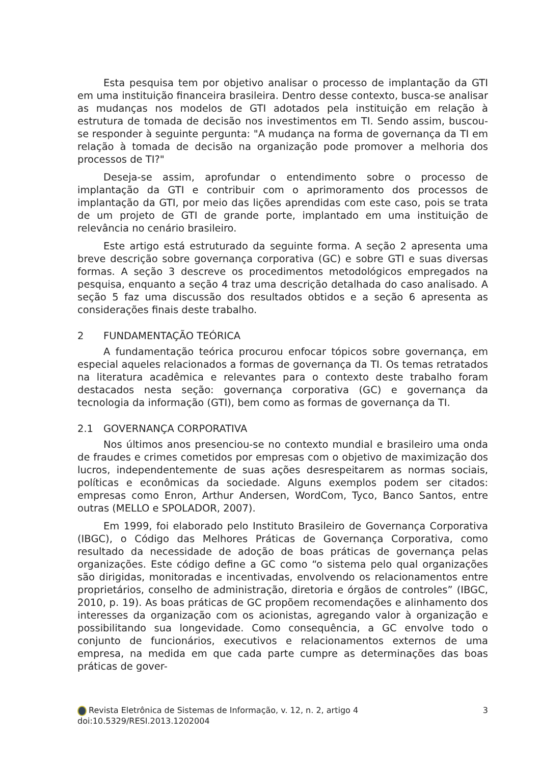Esta pesquisa tem por objetivo analisar o processo de implantação da GTI em uma instituição financeira brasileira. Dentro desse contexto, busca-se analisar as mudanças nos modelos de GTI adotados pela instituição em relação à estrutura de tomada de decisão nos investimentos em TI. Sendo assim, buscou-se responder à seguinte pergunta: "A mudança na forma de governança da TI em relação à tomada de decisão na organização pode promover a melhoria dos processos de TI?"
Deseja-se assim, aprofundar o entendimento sobre o processo de implantação da GTI e contribuir com o aprimoramento dos processos de implantação da GTI, por meio das lições aprendidas com este caso, pois se trata de um projeto de GTI de grande porte, implantado em uma instituição de relevância no cenário brasileiro.
Este artigo está estruturado da seguinte forma. A seção 2 apresenta uma breve descrição sobre governança corporativa (GC) e sobre GTI e suas diversas formas. A seção 3 descreve os procedimentos metodológicos empregados na pesquisa, enquanto a seção 4 traz uma descrição detalhada do caso analisado. A seção 5 faz uma discussão dos resultados obtidos e a seção 6 apresenta as considerações finais deste trabalho.
2 FUNDAMENTAÇÃO TEÓRICA
A fundamentação teórica procurou enfocar tópicos sobre governança, em especial aqueles relacionados a formas de governança da TI. Os temas retratados na literatura acadêmica e relevantes para o contexto deste trabalho foram destacados nesta seção: governança corporativa (GC) e governança da tecnologia da informação (GTI), bem como as formas de governança da TI.
2.1 GOVERNANÇA CORPORATIVA
Nos últimos anos presenciou-se no contexto mundial e brasileiro uma onda de fraudes e crimes cometidos por empresas com o objetivo de maximização dos lucros, independentemente de suas ações desrespeitarem as normas sociais, políticas e econômicas da sociedade. Alguns exemplos podem ser citados: empresas como Enron, Arthur Andersen, WordCom, Tyco, Banco Santos, entre outras (MELLO e SPOLADOR, 2007).
Em 1999, foi elaborado pelo Instituto Brasileiro de Governança Corporativa (IBGC), o Código das Melhores Práticas de Governança Corporativa, como resultado da necessidade de adoção de boas práticas de governança pelas organizações. Este código define a GC como “o sistema pelo qual organizações são dirigidas, monitoradas e incentivadas, envolvendo os relacionamentos entre proprietários, conselho de administração, diretoria e órgãos de controles” (IBGC, 2010, p. 19). As boas práticas de GC propõem recomendações e alinhamento dos interesses da organização com os acionistas, agregando valor à organização e possibilitando sua longevidade. Como consequência, a GC envolve todo o conjunto de funcionários, executivos e relacionamentos externos de uma empresa, na medida em que cada parte cumpre as determinações das boas práticas de gover-
Revista Eletrônica de Sistemas de Informação, v. 12, n. 2, artigo 4 3
doi:10.5329/RESI.2013.1202004